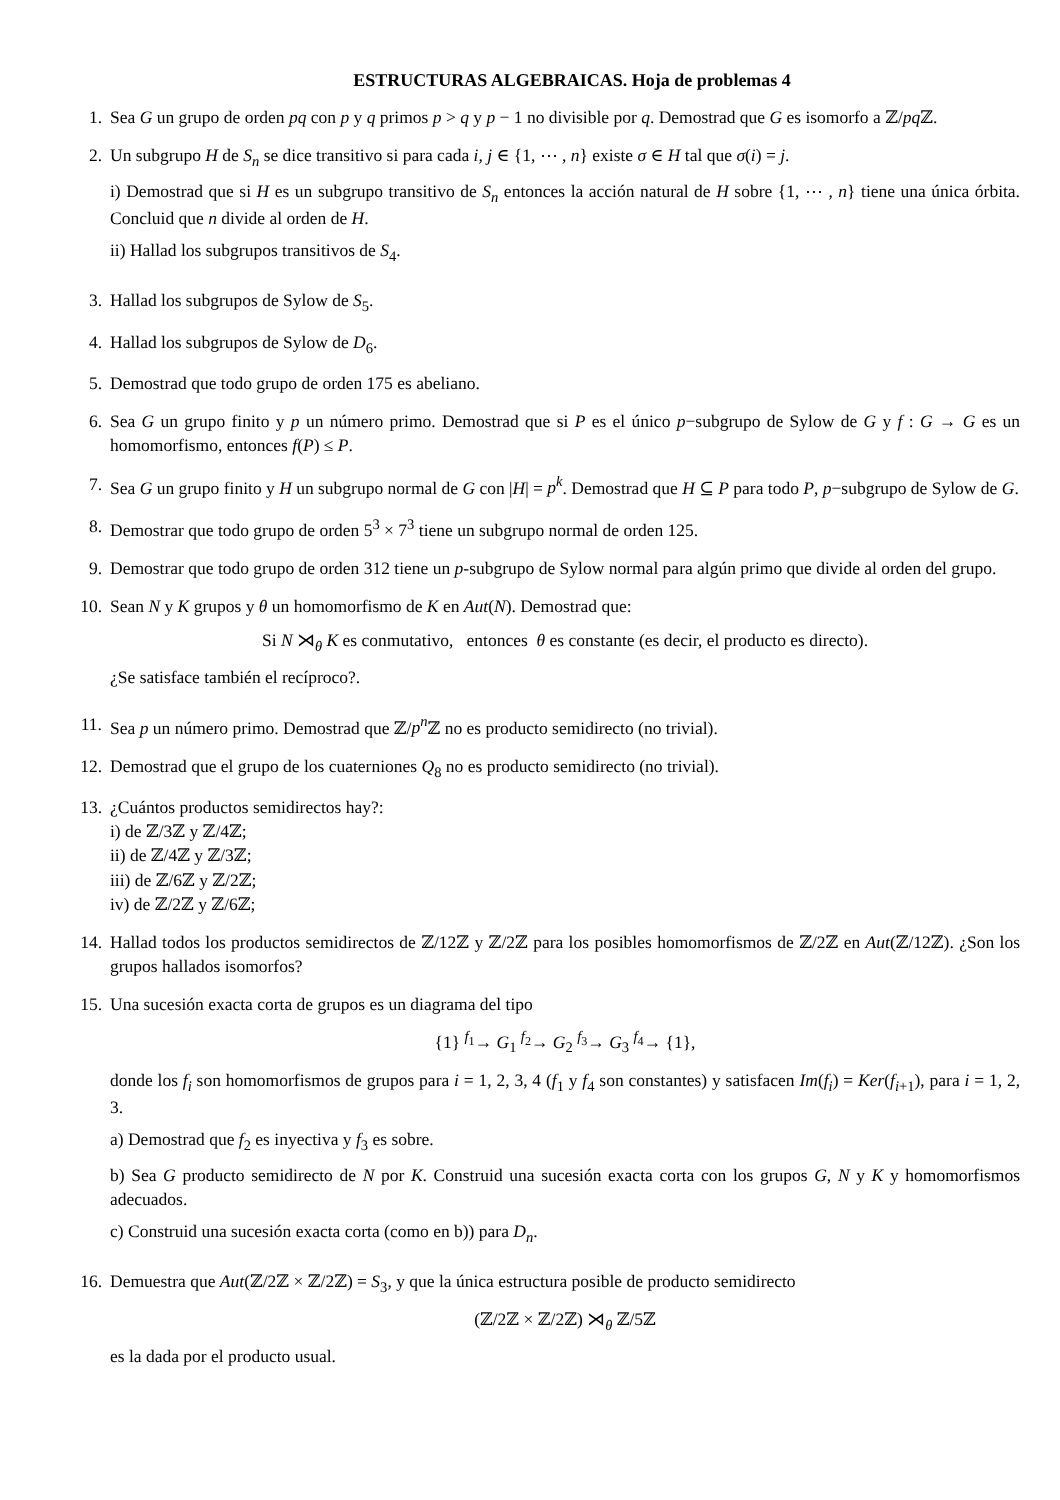ESTRUCTURAS ALGEBRAICAS. Hoja de problemas 4
1. Sea G un grupo de orden pq con p y q primos p > q y p − 1 no divisible por q. Demostrad que G es isomorfo a ℤ/pq ℤ.
2. Un subgrupo H de S<sub>n</sub> se dice transitivo si para cada i, j ∈ {1, ⋯ , n} existe σ ∈ H tal que σ(i) = j.
i) Demostrad que si H es un subgrupo transitivo de S<sub>n</sub> entonces la acción natural de H sobre {1, ⋯ , n} tiene una única órbita. Concluid que n divide al orden de H.
ii) Hallad los subgrupos transitivos de S<sub>4</sub>.
3. Hallad los subgrupos de Sylow de S<sub>5</sub>.
4. Hallad los subgrupos de Sylow de D<sub>6</sub>.
5. Demostrad que todo grupo de orden 175 es abeliano.
6. Sea G un grupo finito y p un número primo. Demostrad que si P es el único p−subgrupo de Sylow de G y f : G → G es un homomorfismo, entonces f(P) ≤ P.
7. Sea G un grupo finito y H un subgrupo normal de G con |H| = p<sup>k</sup>. Demostrad que H ⊆ P para todo P, p−subgrupo de Sylow de G.
8. Demostrar que todo grupo de orden 5<sup>3</sup> × 7<sup>3</sup> tiene un subgrupo normal de orden 125.
9. Demostrar que todo grupo de orden 312 tiene un p-subgrupo de Sylow normal para algún primo que divide al orden del grupo.
10. Sean N y K grupos y θ un homomorfismo de K en Aut(N). Demostrad que:
Si N ⋊<sub>θ</sub> K es conmutativo, entonces θ es constante (es decir, el producto es directo).
¿Se satisface también el recíproco?.
11. Sea p un número primo. Demostrad que ℤ/p<sup>n</sup> ℤ no es producto semidirecto (no trivial).
12. Demostrad que el grupo de los cuaterniones Q<sub>8</sub> no es producto semidirecto (no trivial).
13. ¿Cuántos productos semidirectos hay?:
i) de ℤ/3ℤ y ℤ/4ℤ;
ii) de ℤ/4ℤ y ℤ/3ℤ;
iii) de ℤ/6ℤ y ℤ/2ℤ;
iv) de ℤ/2ℤ y ℤ/6ℤ;
14. Hallad todos los productos semidirectos de ℤ/12ℤ y ℤ/2ℤ para los posibles homomorfismos de ℤ/2ℤ en Aut(ℤ/12ℤ). ¿Son los grupos hallados isomorfos?
15. Una sucesión exacta corta de grupos es un diagrama del tipo
{1} <sup>f<sub>1</sub></sup>→ G<sub>1</sub> <sup>f<sub>2</sub></sup>→ G<sub>2</sub> <sup>f<sub>3</sub></sup>→ G<sub>3</sub> <sup>f<sub>4</sub></sup>→ {1},
donde los f<sub>i</sub> son homomorfismos de grupos para i = 1, 2, 3, 4 (f<sub>1</sub> y f<sub>4</sub> son constantes) y satisfacen Im(f<sub>i</sub>) = Ker(f<sub>i+1</sub>), para i = 1, 2, 3.
a) Demostrad que f<sub>2</sub> es inyectiva y f<sub>3</sub> es sobre.
b) Sea G producto semidirecto de N por K. Construid una sucesión exacta corta con los grupos G, N y K y homomorfismos adecuados.
c) Construid una sucesión exacta corta (como en b)) para D<sub>n</sub>.
16. Demuestra que Aut(ℤ/2ℤ × ℤ/2ℤ) = S<sub>3</sub>, y que la única estructura posible de producto semidirecto
(ℤ/2ℤ × ℤ/2ℤ) ⋊<sub>θ</sub> ℤ/5ℤ
es la dada por el producto usual.